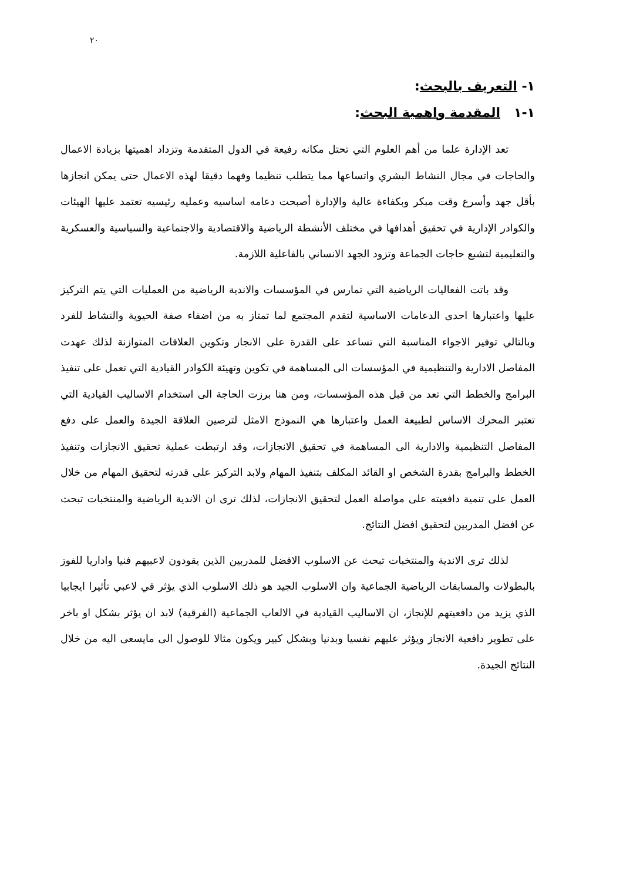٢٠
١- التعريف بالبحث:
١-١ المقدمة واهمية البحث:
تعد الإدارة علما من أهم العلوم التي تحتل مكانه رفيعة في الدول المتقدمة وتزداد اهميتها بزيادة الاعمال والحاجات في مجال النشاط البشري واتساعها مما يتطلب تنظيما وفهما دقيقا لهذه الاعمال حتى يمكن انجازها بأقل جهد وأسرع وقت مبكر وبكفاءة عالية والإدارة أصبحت دعامه اساسيه وعمليه رئيسيه تعتمد عليها الهيئات والكوادر الإدارية في تحقيق أهدافها في مختلف الأنشطة الرياضية والاقتصادية والاجتماعية والسياسية والعسكرية والتعليمية لتشبع حاجات الجماعة وتزود الجهد الانساني بالفاعلية اللازمة.
وقد باتت الفعاليات الرياضية التي تمارس في المؤسسات والاندية الرياضية من العمليات التي يتم التركيز عليها واعتبارها احدى الدعامات الاساسية لتقدم المجتمع لما تمتاز به من اضفاء صفة الحيوية والنشاط للفرد وبالتالي توفير الاجواء المناسبة التي تساعد على القدرة على الانجاز وتكوين العلاقات المتوازنة لذلك عهدت المفاصل الادارية والتنظيمية في المؤسسات الى المساهمة في تكوين وتهيئة الكوادر القيادية التي تعمل على تنفيذ البرامج والخطط التي تعد من قبل هذه المؤسسات، ومن هنا برزت الحاجة الى استخدام الاساليب القيادية التي تعتبر المحرك الاساس لطبيعة العمل واعتبارها هي النموذج الامثل لترصين العلاقة الجيدة والعمل على دفع المفاصل التنظيمية والادارية الى المساهمة في تحقيق الانجازات، وقد ارتبطت عملية تحقيق الانجازات وتنفيذ الخطط والبرامج بقدرة الشخص او القائد المكلف بتنفيذ المهام ولابد التركيز على قدرته لتحقيق المهام من خلال العمل على تنمية دافعيته على مواصلة العمل لتحقيق الانجازات، لذلك ترى ان الاندية الرياضية والمنتخبات تبحث عن افضل المدربين لتحقيق افضل النتائج.
لذلك ترى الاندية والمنتخبات تبحث عن الاسلوب الافضل للمدربين الذين يقودون لاعبيهم فنيا واداريا للفوز بالبطولات والمسابقات الرياضية الجماعية وان الاسلوب الجيد هو ذلك الاسلوب الذي يؤثر في لاعبي تأثيرا ايجابيا الذي يزيد من دافعيتهم للإنجاز، ان الاساليب القيادية في الالعاب الجماعية (الفرقية) لابد ان يؤثر بشكل او باخر على تطوير دافعية الانجاز ويؤثر عليهم نفسيا وبدنيا وبشكل كبير ويكون مثالا للوصول الى مايسعى اليه من خلال النتائج الجيدة.